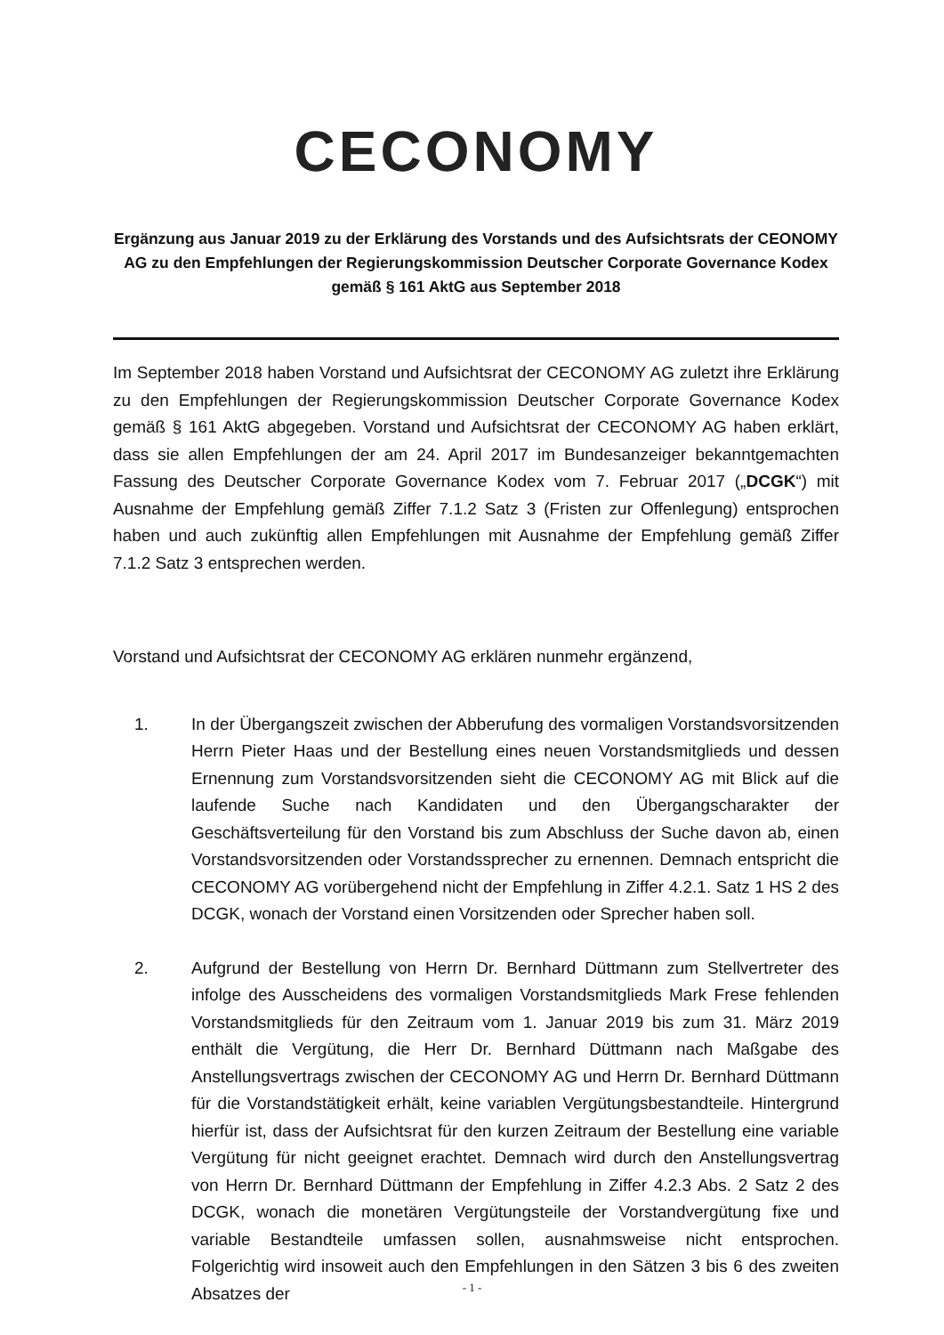CECONOMY
Ergänzung aus Januar 2019 zu der Erklärung des Vorstands und des Aufsichtsrats der CEONOMY AG zu den Empfehlungen der Regierungskommission Deutscher Corporate Governance Kodex gemäß § 161 AktG aus September 2018
Im September 2018 haben Vorstand und Aufsichtsrat der CECONOMY AG zuletzt ihre Erklärung zu den Empfehlungen der Regierungskommission Deutscher Corporate Governance Kodex gemäß § 161 AktG abgegeben. Vorstand und Aufsichtsrat der CECONOMY AG haben erklärt, dass sie allen Empfehlungen der am 24. April 2017 im Bundesanzeiger bekanntgemachten Fassung des Deutscher Corporate Governance Kodex vom 7. Februar 2017 („DCGK“) mit Ausnahme der Empfehlung gemäß Ziffer 7.1.2 Satz 3 (Fristen zur Offenlegung) entsprochen haben und auch zukünftig allen Empfehlungen mit Ausnahme der Empfehlung gemäß Ziffer 7.1.2 Satz 3 entsprechen werden.
Vorstand und Aufsichtsrat der CECONOMY AG erklären nunmehr ergänzend,
1. In der Übergangszeit zwischen der Abberufung des vormaligen Vorstandsvorsitzenden Herrn Pieter Haas und der Bestellung eines neuen Vorstandsmitglieds und dessen Ernennung zum Vorstandsvorsitzenden sieht die CECONOMY AG mit Blick auf die laufende Suche nach Kandidaten und den Übergangscharakter der Geschäftsverteilung für den Vorstand bis zum Abschluss der Suche davon ab, einen Vorstandsvorsitzenden oder Vorstandssprecher zu ernennen. Demnach entspricht die CECONOMY AG vorübergehend nicht der Empfehlung in Ziffer 4.2.1. Satz 1 HS 2 des DCGK, wonach der Vorstand einen Vorsitzenden oder Sprecher haben soll.
2. Aufgrund der Bestellung von Herrn Dr. Bernhard Düttmann zum Stellvertreter des infolge des Ausscheidens des vormaligen Vorstandsmitglieds Mark Frese fehlenden Vorstandsmitglieds für den Zeitraum vom 1. Januar 2019 bis zum 31. März 2019 enthält die Vergütung, die Herr Dr. Bernhard Düttmann nach Maßgabe des Anstellungsvertrags zwischen der CECONOMY AG und Herrn Dr. Bernhard Düttmann für die Vorstandstätigkeit erhält, keine variablen Vergütungsbestandteile. Hintergrund hierfür ist, dass der Aufsichtsrat für den kurzen Zeitraum der Bestellung eine variable Vergütung für nicht geeignet erachtet. Demnach wird durch den Anstellungsvertrag von Herrn Dr. Bernhard Düttmann der Empfehlung in Ziffer 4.2.3 Abs. 2 Satz 2 des DCGK, wonach die monetären Vergütungsteile der Vorstandvergütung fixe und variable Bestandteile umfassen sollen, ausnahmsweise nicht entsprochen. Folgerichtig wird insoweit auch den Empfehlungen in den Sätzen 3 bis 6 des zweiten Absatzes der
- 1 -